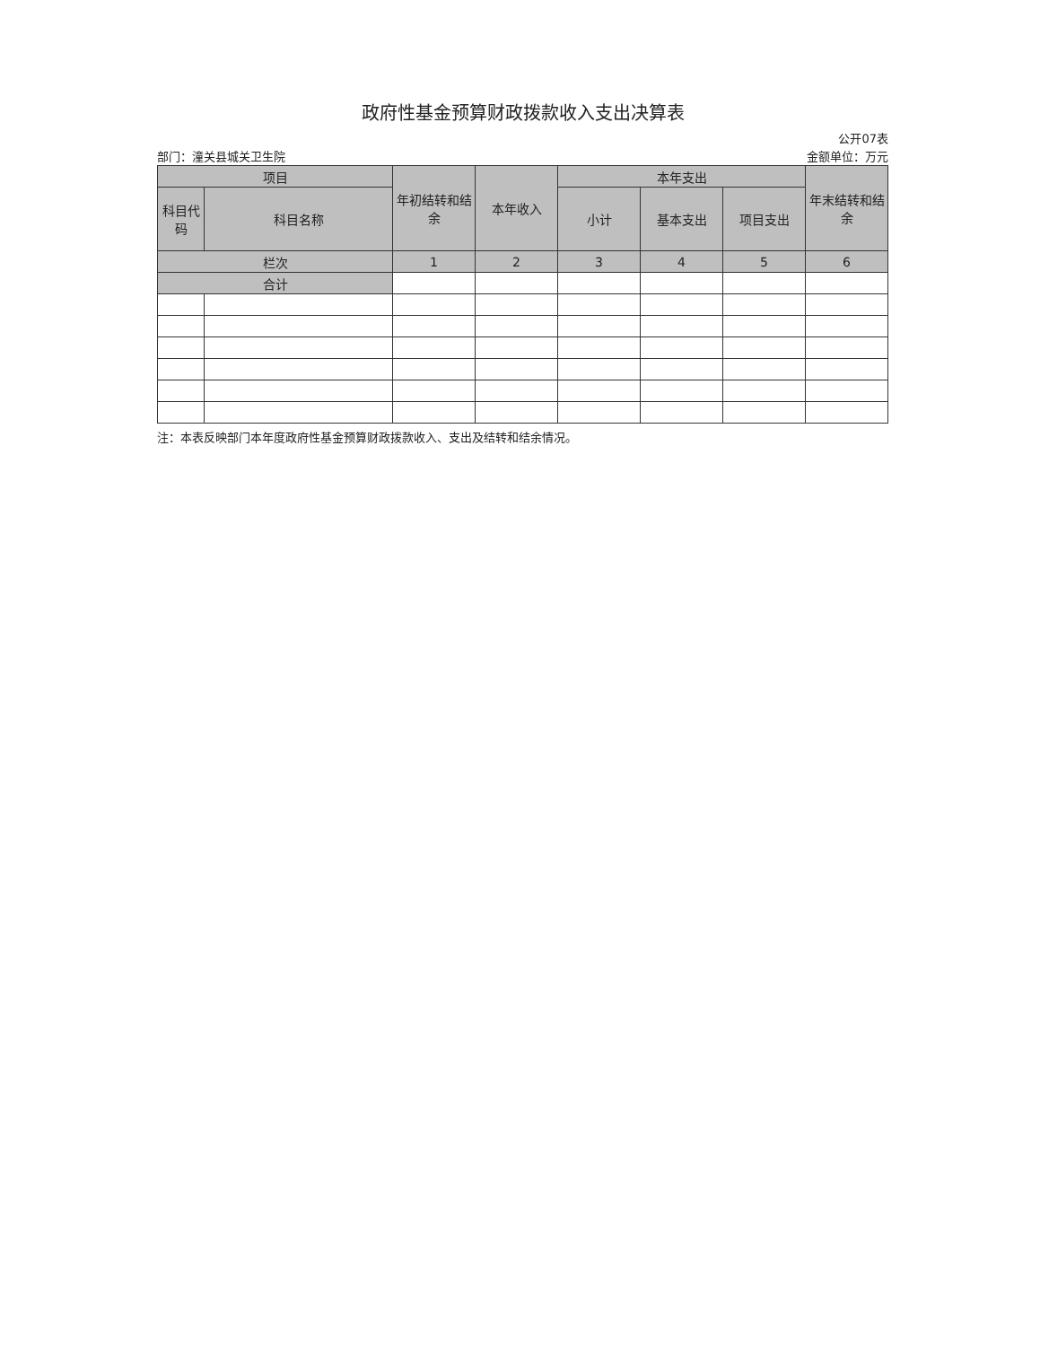政府性基金预算财政拨款收入支出决算表
公开07表
部门：潼关县城关卫生院 金额单位：万元
| 项目 | | 年初结转和结余 | 本年收入 | 本年支出 | | | 年末结转和结余 |
| --- | --- | --- | --- | --- | --- | --- | --- |
| 科目代码 | 科目名称 | | | 小计 | 基本支出 | 项目支出 | |
| 栏次 | | 1 | 2 | 3 | 4 | 5 | 6 |
| 合计 | | | | | | | |
注：本表反映部门本年度政府性基金预算财政拨款收入、支出及结转和结余情况。